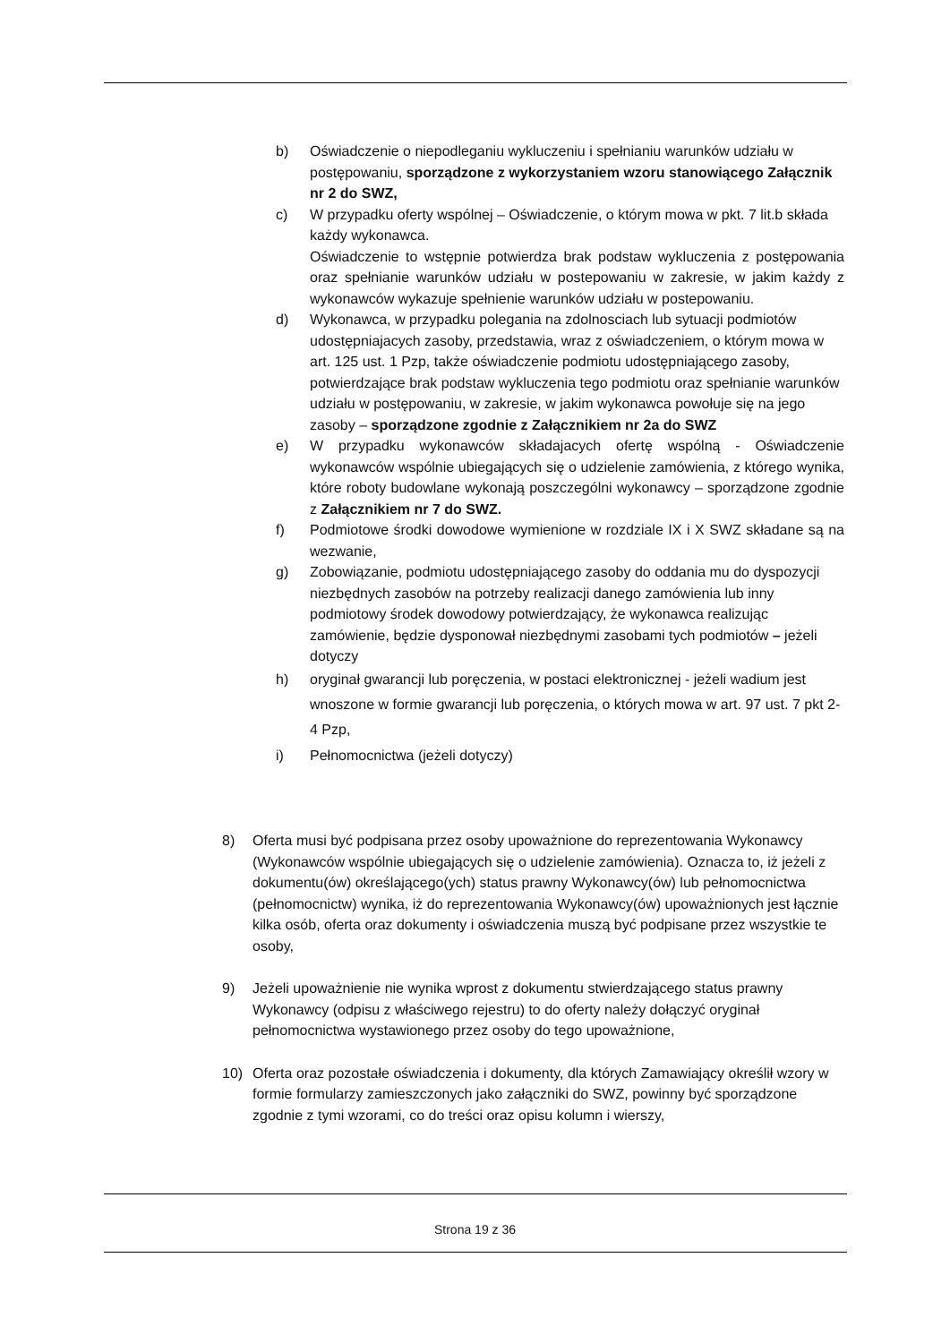b) Oświadczenie o niepodleganiu wykluczeniu i spełnianiu warunków udziału w postępowaniu, sporządzone z wykorzystaniem wzoru stanowiącego Załącznik nr 2 do SWZ,
c) W przypadku oferty wspólnej – Oświadczenie, o którym mowa w pkt. 7 lit.b składa każdy wykonawca.
Oświadczenie to wstępnie potwierdza brak podstaw wykluczenia z postępowania oraz spełnianie warunków udziału w postepowaniu w zakresie, w jakim każdy z wykonawców wykazuje spełnienie warunków udziału w postepowaniu.
d) Wykonawca, w przypadku polegania na zdolnosciach lub sytuacji podmiotów udostępniajacych zasoby, przedstawia, wraz z oświadczeniem, o którym mowa w art. 125 ust. 1 Pzp, także oświadczenie podmiotu udostępniającego zasoby, potwierdzające brak podstaw wykluczenia tego podmiotu oraz spełnianie warunków udziału w postępowaniu, w zakresie, w jakim wykonawca powołuje się na jego zasoby – sporządzone zgodnie z Załącznikiem nr 2a do SWZ
e) W przypadku wykonawców składajacych ofertę wspólną - Oświadczenie wykonawców wspólnie ubiegających się o udzielenie zamówienia, z którego wynika, które roboty budowlane wykonają poszczególni wykonawcy – sporządzone zgodnie z Załącznikiem nr 7 do SWZ.
f) Podmiotowe środki dowodowe wymienione w rozdziale IX i X SWZ składane są na wezwanie,
g) Zobowiązanie, podmiotu udostępniającego zasoby do oddania mu do dyspozycji niezbędnych zasobów na potrzeby realizacji danego zamówienia lub inny podmiotowy środek dowodowy potwierdzający, że wykonawca realizując zamówienie, będzie dysponował niezbędnymi zasobami tych podmiotów – jeżeli dotyczy
h) oryginał gwarancji lub poręczenia, w postaci elektronicznej - jeżeli wadium jest wnoszone w formie gwarancji lub poręczenia, o których mowa w art. 97 ust. 7 pkt 2-4 Pzp,
i) Pełnomocnictwa (jeżeli dotyczy)
8) Oferta musi być podpisana przez osoby upoważnione do reprezentowania Wykonawcy (Wykonawców wspólnie ubiegających się o udzielenie zamówienia). Oznacza to, iż jeżeli z dokumentu(ów) określającego(ych) status prawny Wykonawcy(ów) lub pełnomocnictwa (pełnomocnictw) wynika, iż do reprezentowania Wykonawcy(ów) upoważnionych jest łącznie kilka osób, oferta oraz dokumenty i oświadczenia muszą być podpisane przez wszystkie te osoby,
9) Jeżeli upoważnienie nie wynika wprost z dokumentu stwierdzającego status prawny Wykonawcy (odpisu z właściwego rejestru) to do oferty należy dołączyć oryginał pełnomocnictwa wystawionego przez osoby do tego upoważnione,
10) Oferta oraz pozostałe oświadczenia i dokumenty, dla których Zamawiający określił wzory w formie formularzy zamieszczonych jako załączniki do SWZ, powinny być sporządzone zgodnie z tymi wzorami, co do treści oraz opisu kolumn i wierszy,
Strona 19 z 36